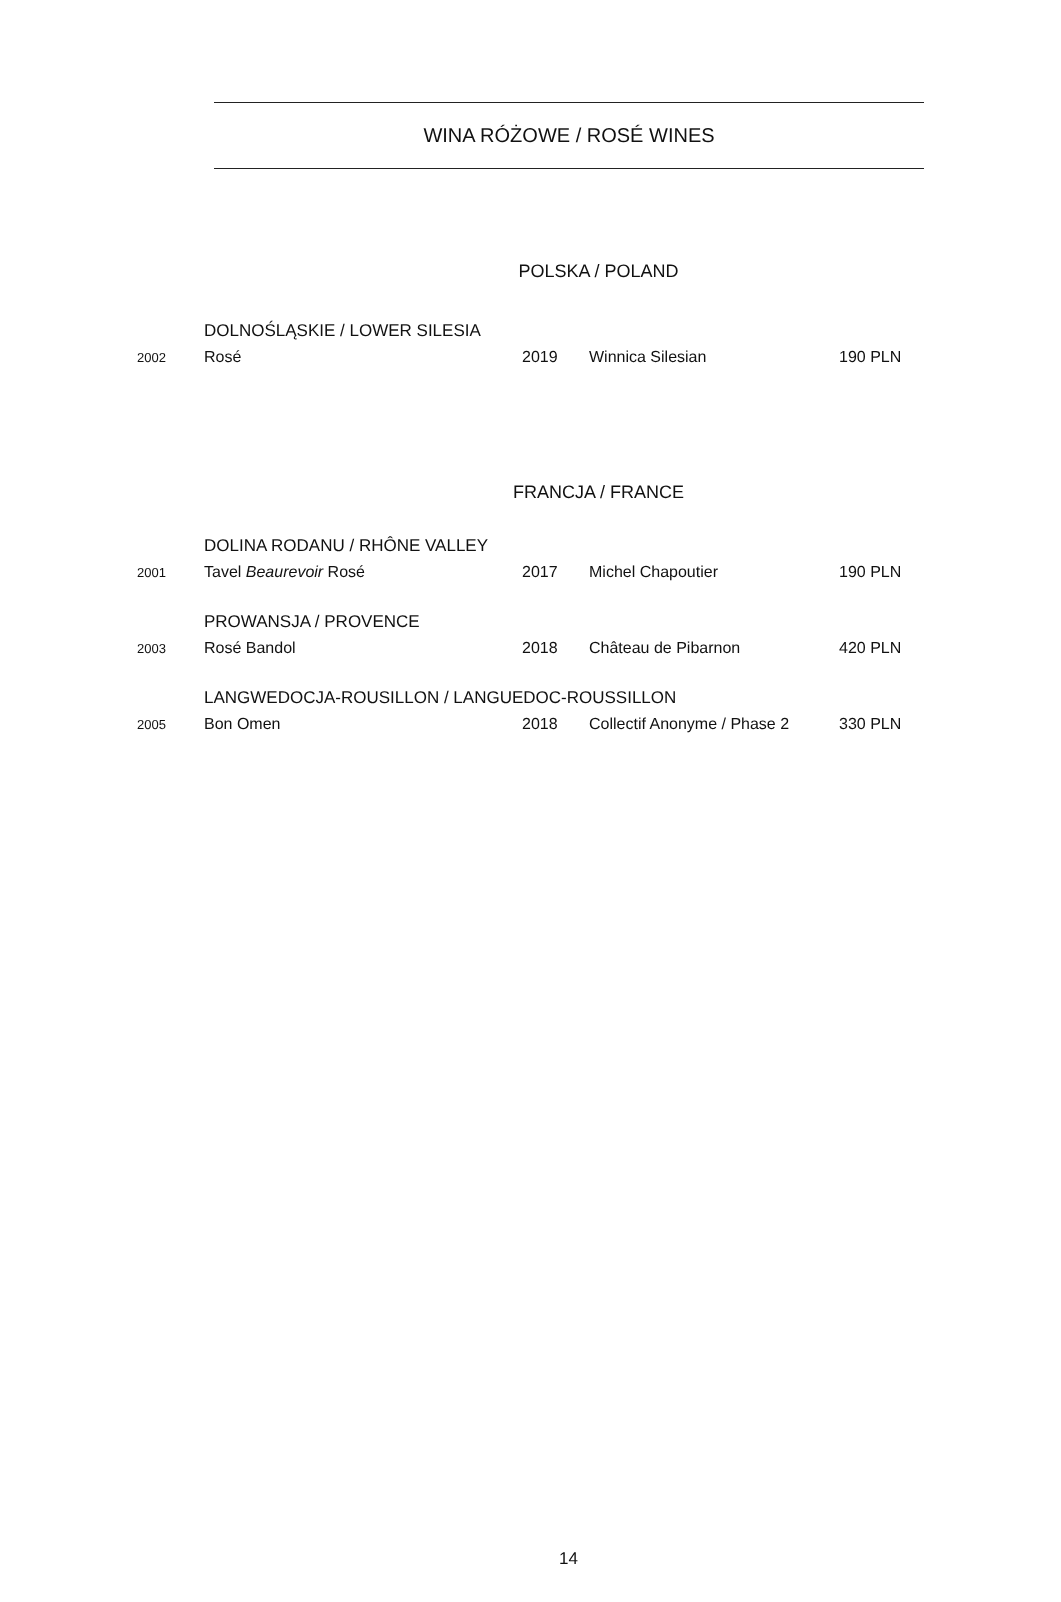WINA RÓŻOWE / ROSÉ WINES
POLSKA / POLAND
| | DOLNOŚLĄSKIE / LOWER SILESIA | | | |
| 2002 | Rosé | 2019 | Winnica Silesian | 190 PLN |
FRANCJA / FRANCE
| | DOLINA RODANU / RHÔNE VALLEY | | | |
| 2001 | Tavel Beaurevoir Rosé | 2017 | Michel Chapoutier | 190 PLN |
| | PROWANSJA / PROVENCE | | | |
| 2003 | Rosé Bandol | 2018 | Château de Pibarnon | 420 PLN |
| | LANGWEDOCJA-ROUSILLON / LANGUEDOC-ROUSSILLON | | | |
| 2005 | Bon Omen | 2018 | Collectif Anonyme / Phase 2 | 330 PLN |
14